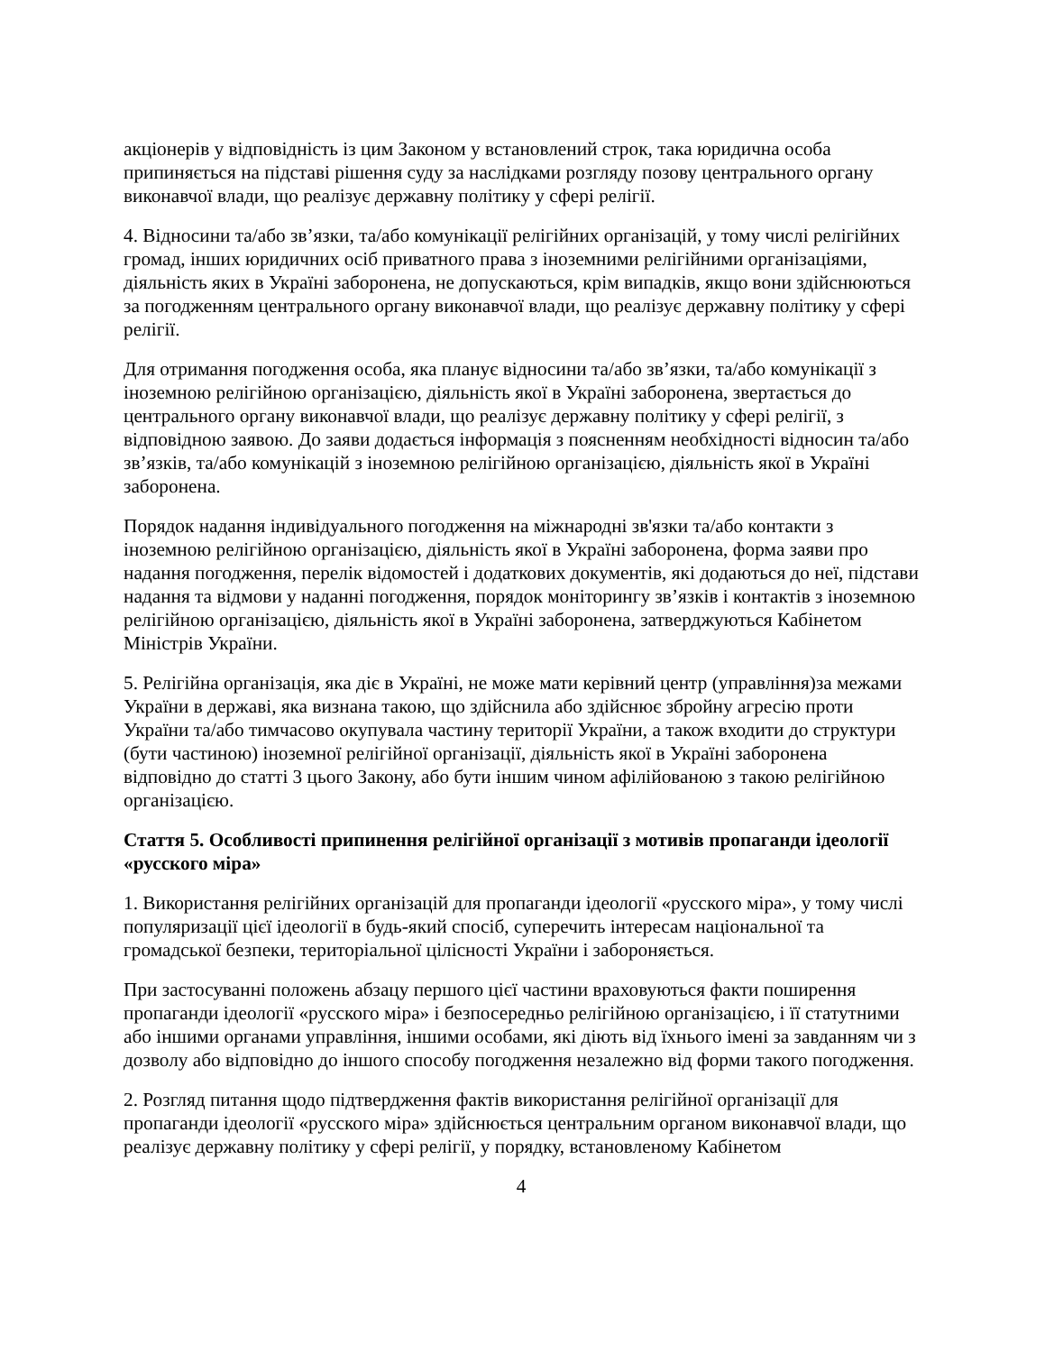акціонерів у відповідність із цим Законом у встановлений строк, така юридична особа припиняється на підставі рішення суду за наслідками розгляду позову центрального органу виконавчої влади, що реалізує державну політику у сфері релігії.
4. Відносини та/або зв’язки, та/або комунікації релігійних організацій, у тому числі релігійних громад, інших юридичних осіб приватного права з іноземними релігійними організаціями, діяльність яких в Україні заборонена, не допускаються, крім випадків, якщо вони здійснюються за погодженням центрального органу виконавчої влади, що реалізує державну політику у сфері релігії.
Для отримання погодження особа, яка планує відносини та/або зв’язки, та/або комунікації з іноземною релігійною організацією, діяльність якої в Україні заборонена, звертається до центрального органу виконавчої влади, що реалізує державну політику у сфері релігії, з відповідною заявою. До заяви додається інформація з поясненням необхідності відносин та/або зв’язків, та/або комунікацій з іноземною релігійною організацією, діяльність якої в Україні заборонена.
Порядок надання індивідуального погодження на міжнародні зв'язки та/або контакти з іноземною релігійною організацією, діяльність якої в Україні заборонена, форма заяви про надання погодження, перелік відомостей і додаткових документів, які додаються до неї, підстави надання та відмови у наданні погодження, порядок моніторингу зв’язків і контактів з іноземною релігійною організацією, діяльність якої в Україні заборонена, затверджуються Кабінетом Міністрів України.
5. Релігійна організація, яка діє в Україні, не може мати керівний центр (управління)за межами України в державі, яка визнана такою, що здійснила або здійснює збройну агресію проти України та/або тимчасово окупувала частину території України, а також входити до структури (бути частиною) іноземної релігійної організації, діяльність якої в Україні заборонена відповідно до статті 3 цього Закону, або бути іншим чином афілійованою з такою релігійною організацією.
Стаття 5. Особливості припинення релігійної організації з мотивів пропаганди ідеології «русского міра»
1. Використання релігійних організацій для пропаганди ідеології «русского міра», у тому числі популяризації цієї ідеології в будь-який спосіб, суперечить інтересам національної та громадської безпеки, територіальної цілісності України і забороняється.
При застосуванні положень абзацу першого цієї частини враховуються факти поширення пропаганди ідеології «русского міра» і безпосередньо релігійною організацією, і її статутними або іншими органами управління, іншими особами, які діють від їхнього імені за завданням чи з дозволу або відповідно до іншого способу погодження незалежно від форми такого погодження.
2. Розгляд питання щодо підтвердження фактів використання релігійної організації для пропаганди ідеології «русского міра» здійснюється центральним органом виконавчої влади, що реалізує державну політику у сфері релігії, у порядку, встановленому Кабінетом
4